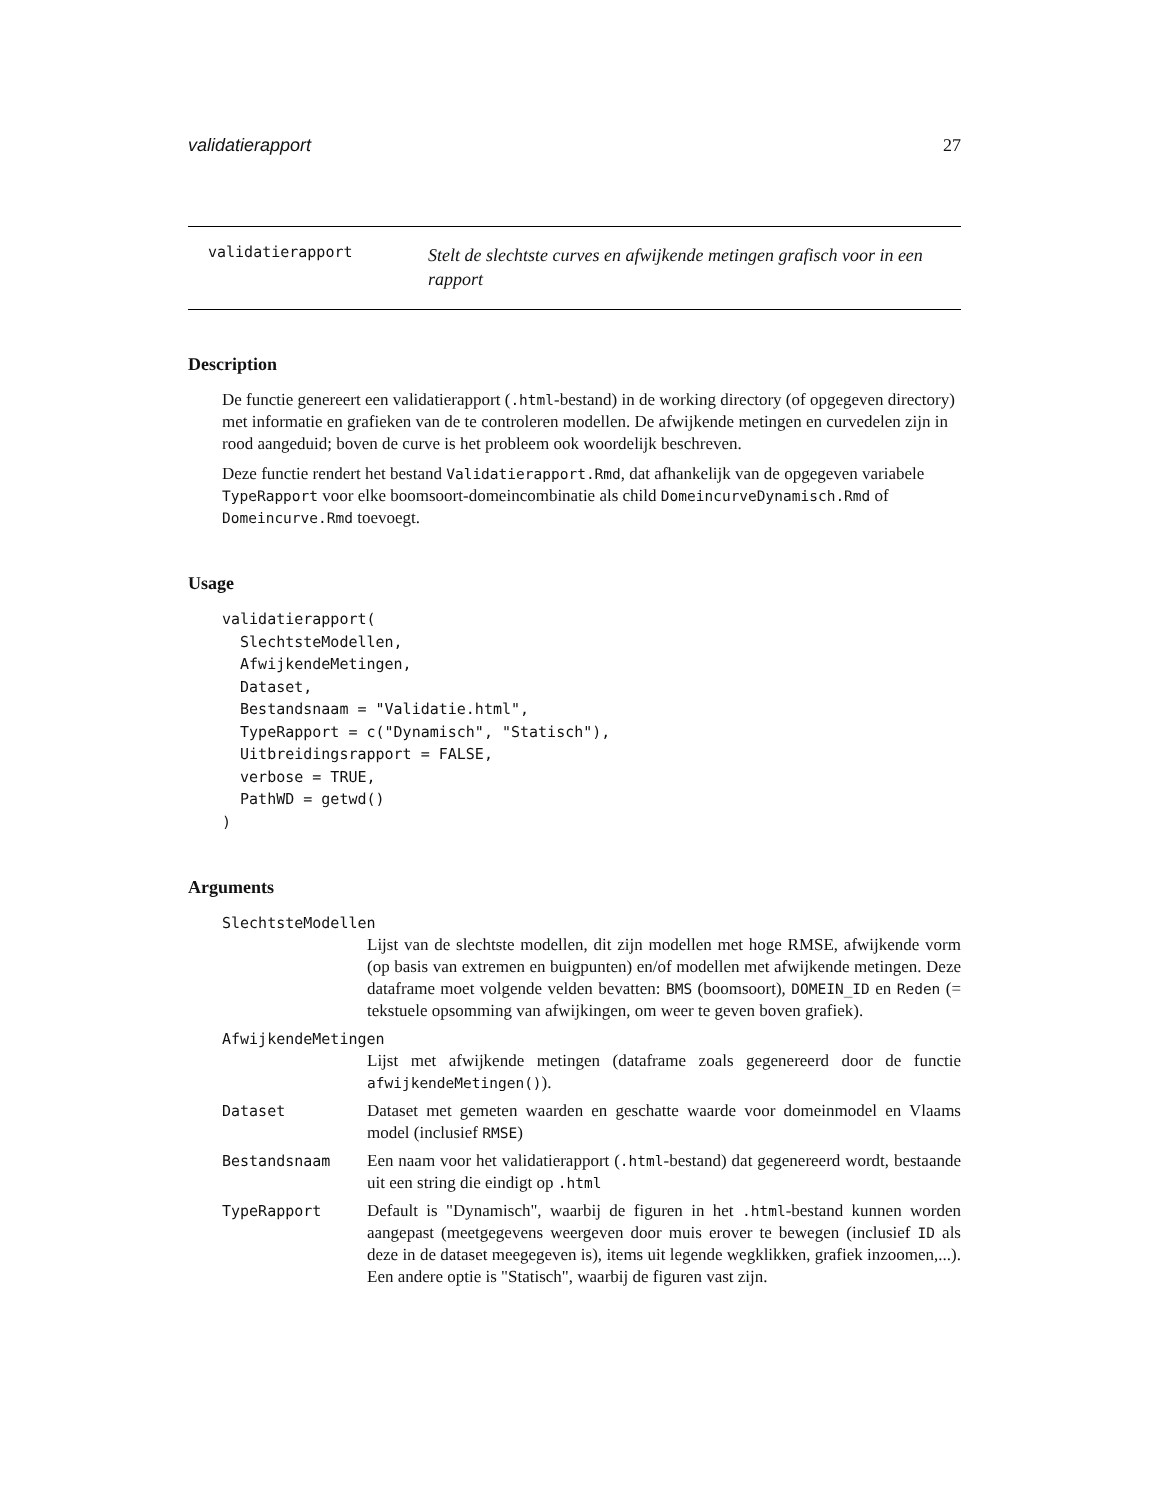validatierapport 27
validatierapport
Stelt de slechtste curves en afwijkende metingen grafisch voor in een rapport
Description
De functie genereert een validatierapport (.html-bestand) in de working directory (of opgegeven directory) met informatie en grafieken van de te controleren modellen. De afwijkende metingen en curvedelen zijn in rood aangeduid; boven de curve is het probleem ook woordelijk beschreven.
Deze functie rendert het bestand Validatierapport.Rmd, dat afhankelijk van de opgegeven variabele TypeRapport voor elke boomsoort-domeincombinatie als child DomeincurveDynamisch.Rmd of Domeincurve.Rmd toevoegt.
Usage
validatierapport(
  SlechtsteModellen,
  AfwijkendeMetingen,
  Dataset,
  Bestandsnaam = "Validatie.html",
  TypeRapport = c("Dynamisch", "Statisch"),
  Uitbreidingsrapport = FALSE,
  verbose = TRUE,
  PathWD = getwd()
)
Arguments
SlechtsteModellen
Lijst van de slechtste modellen, dit zijn modellen met hoge RMSE, afwijkende vorm (op basis van extremen en buigpunten) en/of modellen met afwijkende metingen. Deze dataframe moet volgende velden bevatten: BMS (boomsoort), DOMEIN_ID en Reden (= tekstuele opsomming van afwijkingen, om weer te geven boven grafiek).
AfwijkendeMetingen
Lijst met afwijkende metingen (dataframe zoals gegenereerd door de functie afwijkendeMetingen()).
Dataset Dataset met gemeten waarden en geschatte waarde voor domeinmodel en Vlaams model (inclusief RMSE)
Bestandsnaam Een naam voor het validatierapport (.html-bestand) dat gegenereerd wordt, bestaande uit een string die eindigt op .html
TypeRapport Default is "Dynamisch", waarbij de figuren in het .html-bestand kunnen worden aangepast (meetgegevens weergeven door muis erover te bewegen (inclusief ID als deze in de dataset meegegeven is), items uit legende wegklikken, grafiek inzoomen,...). Een andere optie is "Statisch", waarbij de figuren vast zijn.